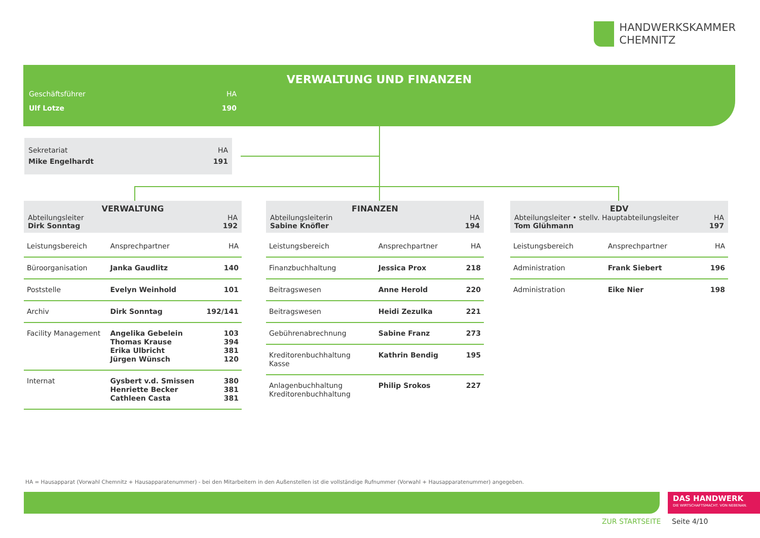HANDWERKSKAMMER
CHEMNITZ
VERWALTUNG UND FINANZEN
Geschäftsführer HA
Ulf Lotze 190
Sekretariat HA
Mike Engelhardt 191
VERWALTUNG
Abteilungsleiter HA
Dirk Sonntag 192
| Leistungsbereich | Ansprechpartner | HA |
| Büroorganisation | Janka Gaudlitz | 140 |
| Poststelle | Evelyn Weinhold | 101 |
| Archiv | Dirk Sonntag | 192/141 |
| Facility Management | Angelika Gebelein Thomas Krause Erika Ulbricht Jürgen Wünsch | 103 394 381 120 |
| Internat | Gysbert v.d. Smissen Henriette Becker Cathleen Casta | 380 381 381 |
FINANZEN
Abteilungsleiterin HA
Sabine Knöfler 194
| Leistungsbereich | Ansprechpartner | HA |
| Finanzbuchhaltung | Jessica Prox | 218 |
| Beitragswesen | Anne Herold | 220 |
| Beitragswesen | Heidi Zezulka | 221 |
| Gebührenabrechnung | Sabine Franz | 273 |
| Kreditorenbuchhaltung Kasse | Kathrin Bendig | 195 |
| Anlagenbuchhaltung Kreditorenbuchhaltung | Philip Srokos | 227 |
EDV
Abteilungsleiter • stellv. Hauptabteilungsleiter HA
Tom Glühmann 197
| Leistungsbereich | Ansprechpartner | HA |
| Administration | Frank Siebert | 196 |
| Administration | Eike Nier | 198 |
HA = Hausapparat (Vorwahl Chemnitz + Hausapparatenummer) - bei den Mitarbeitern in den Außenstellen ist die vollständige Rufnummer (Vorwahl + Hausapparatenummer) angegeben.
DAS HANDWERK
DIE WIRTSCHAFTSMACHT. VON NEBENAN.
ZUR STARTSEITE Seite 4/10